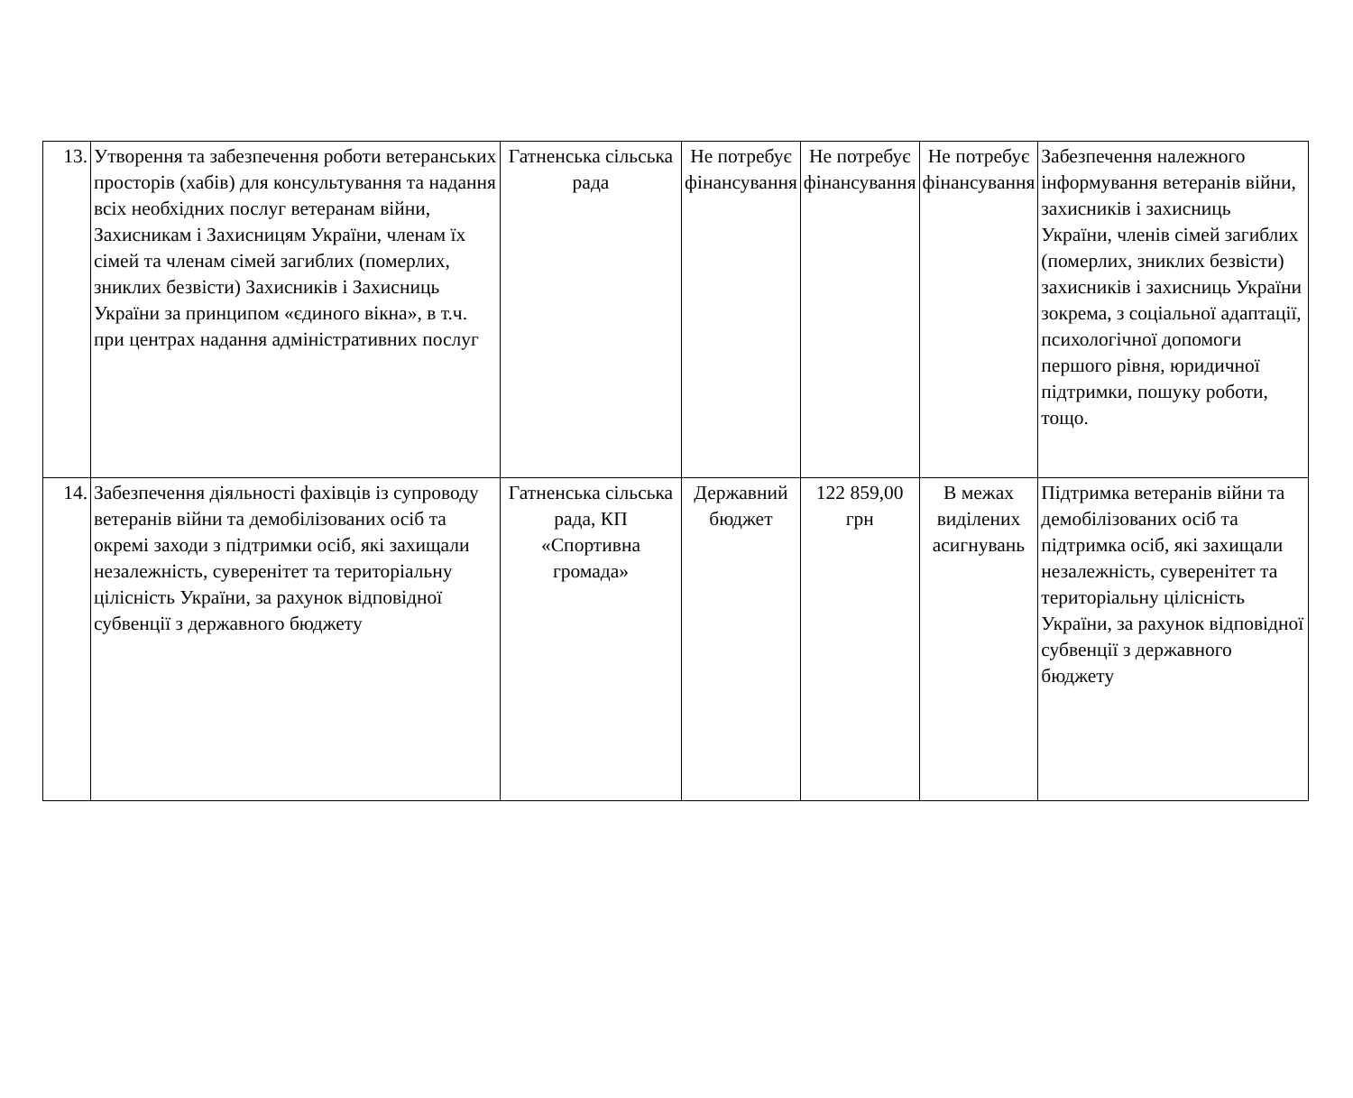| 13. | Утворення та забезпечення роботи ветеранських просторів (хабів) для консультування та надання всіх необхідних послуг ветеранам війни, Захисникам і Захисницям України, членам їх сімей та членам сімей загиблих (померлих, зниклих безвісти) Захисників і Захисниць України за принципом «єдиного вікна», в т.ч. при центрах надання адміністративних послуг | Гатненська сільська рада | Не потребує фінансування | Не потребує фінансування | Не потребує фінансування | Забезпечення належного інформування ветеранів війни, захисників і захисниць України, членів сімей загиблих (померлих, зниклих безвісти) захисників і захисниць України зокрема, з соціальної адаптації, психологічної допомоги першого рівня, юридичної підтримки, пошуку роботи, тощо. |
| 14. | Забезпечення діяльності фахівців із супроводу ветеранів війни та демобілізованих осіб та окремі заходи з підтримки осіб, які захищали незалежність, суверенітет та територіальну цілісність України, за рахунок відповідної субвенції з державного бюджету | Гатненська сільська рада, КП «Спортивна громада» | Державний бюджет | 122 859,00 грн | В межах виділених асигнувань | Підтримка ветеранів війни та демобілізованих осіб та підтримка осіб, які захищали незалежність, суверенітет та територіальну цілісність України, за рахунок відповідної субвенції з державного бюджету |